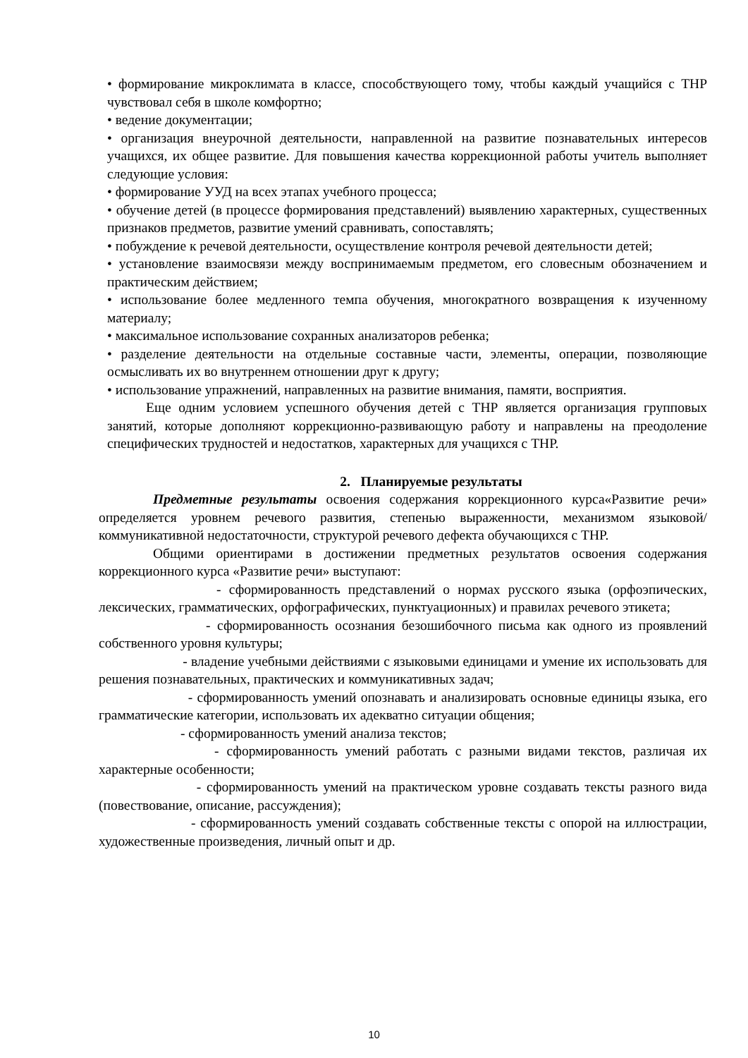• формирование микроклимата в классе, способствующего тому, чтобы каждый учащийся с ТНР чувствовал себя в школе комфортно;
• ведение документации;
• организация внеурочной деятельности, направленной на развитие познавательных интересов учащихся, их общее развитие. Для повышения качества коррекционной работы учитель выполняет следующие условия:
• формирование УУД на всех этапах учебного процесса;
• обучение детей (в процессе формирования представлений) выявлению характерных, существенных признаков предметов, развитие умений сравнивать, сопоставлять;
• побуждение к речевой деятельности, осуществление контроля речевой деятельности детей;
• установление взаимосвязи между воспринимаемым предметом, его словесным обозначением и практическим действием;
• использование более медленного темпа обучения, многократного возвращения к изученному материалу;
• максимальное использование сохранных анализаторов ребенка;
• разделение деятельности на отдельные составные части, элементы, операции, позволяющие осмысливать их во внутреннем отношении друг к другу;
• использование упражнений, направленных на развитие внимания, памяти, восприятия.
Еще одним условием успешного обучения детей с ТНР является организация групповых занятий, которые дополняют коррекционно-развивающую работу и направлены на преодоление специфических трудностей и недостатков, характерных для учащихся с ТНР.
2. Планируемые результаты
Предметные результаты освоения содержания коррекционного курса«Развитие речи» определяется уровнем речевого развития, степенью выраженности, механизмом языковой/коммуникативной недостаточности, структурой речевого дефекта обучающихся с ТНР.
Общими ориентирами в достижении предметных результатов освоения содержания коррекционного курса «Развитие речи» выступают:
- сформированность представлений о нормах русского языка (орфоэпических, лексических, грамматических, орфографических, пунктуационных) и правилах речевого этикета;
- сформированность осознания безошибочного письма как одного из проявлений собственного уровня культуры;
- владение учебными действиями с языковыми единицами и умение их использовать для решения познавательных, практических и коммуникативных задач;
- сформированность умений опознавать и анализировать основные единицы языка, его грамматические категории, использовать их адекватно ситуации общения;
- сформированность умений анализа текстов;
- сформированность умений работать с разными видами текстов, различая их характерные особенности;
- сформированность умений на практическом уровне создавать тексты разного вида (повествование, описание, рассуждения);
- сформированность умений создавать собственные тексты с опорой на иллюстрации, художественные произведения, личный опыт и др.
10